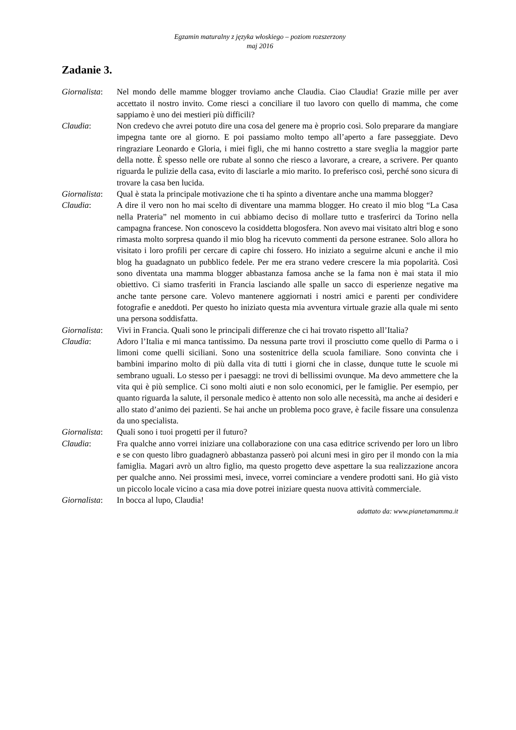Egzamin maturalny z języka włoskiego – poziom rozszerzony
maj 2016
Zadanie 3.
Giornalista:
Nel mondo delle mamme blogger troviamo anche Claudia. Ciao Claudia! Grazie mille per aver accettato il nostro invito. Come riesci a conciliare il tuo lavoro con quello di mamma, che come sappiamo è uno dei mestieri più difficili?
Claudia: Non credevo che avrei potuto dire una cosa del genere ma è proprio così. Solo preparare da mangiare impegna tante ore al giorno. E poi passiamo molto tempo all’aperto a fare passeggiate. Devo ringraziare Leonardo e Gloria, i miei figli, che mi hanno costretto a stare sveglia la maggior parte della notte. È spesso nelle ore rubate al sonno che riesco a lavorare, a creare, a scrivere. Per quanto riguarda le pulizie della casa, evito di lasciarle a mio marito. Io preferisco così, perché sono sicura di trovare la casa ben lucida.
Giornalista:
Qual è stata la principale motivazione che ti ha spinto a diventare anche una mamma blogger?
Claudia: A dire il vero non ho mai scelto di diventare una mamma blogger. Ho creato il mio blog “La Casa nella Prateria” nel momento in cui abbiamo deciso di mollare tutto e trasferirci da Torino nella campagna francese. Non conoscevo la cosiddetta blogosfera. Non avevo mai visitato altri blog e sono rimasta molto sorpresa quando il mio blog ha ricevuto commenti da persone estranee. Solo allora ho visitato i loro profili per cercare di capire chi fossero. Ho iniziato a seguirne alcuni e anche il mio blog ha guadagnato un pubblico fedele. Per me era strano vedere crescere la mia popolarità. Così sono diventata una mamma blogger abbastanza famosa anche se la fama non è mai stata il mio obiettivo. Ci siamo trasferiti in Francia lasciando alle spalle un sacco di esperienze negative ma anche tante persone care. Volevo mantenere aggiornati i nostri amici e parenti per condividere fotografie e aneddoti. Per questo ho iniziato questa mia avventura virtuale grazie alla quale mi sento una persona soddisfatta.
Giornalista:
Vivi in Francia. Quali sono le principali differenze che ci hai trovato rispetto all’Italia?
Claudia: Adoro l’Italia e mi manca tantissimo. Da nessuna parte trovi il prosciutto come quello di Parma o i limoni come quelli siciliani. Sono una sostenitrice della scuola familiare. Sono convinta che i bambini imparino molto di più dalla vita di tutti i giorni che in classe, dunque tutte le scuole mi sembrano uguali. Lo stesso per i paesaggi: ne trovi di bellissimi ovunque. Ma devo ammettere che la vita qui è più semplice. Ci sono molti aiuti e non solo economici, per le famiglie. Per esempio, per quanto riguarda la salute, il personale medico è attento non solo alle necessità, ma anche ai desideri e allo stato d’animo dei pazienti. Se hai anche un problema poco grave, è facile fissare una consulenza da uno specialista.
Giornalista:
Quali sono i tuoi progetti per il futuro?
Claudia: Fra qualche anno vorrei iniziare una collaborazione con una casa editrice scrivendo per loro un libro e se con questo libro guadagnerò abbastanza passerò poi alcuni mesi in giro per il mondo con la mia famiglia. Magari avrò un altro figlio, ma questo progetto deve aspettare la sua realizzazione ancora per qualche anno. Nei prossimi mesi, invece, vorrei cominciare a vendere prodotti sani. Ho già visto un piccolo locale vicino a casa mia dove potrei iniziare questa nuova attività commerciale.
Giornalista:
In bocca al lupo, Claudia!
adattato da: www.pianetamamma.it